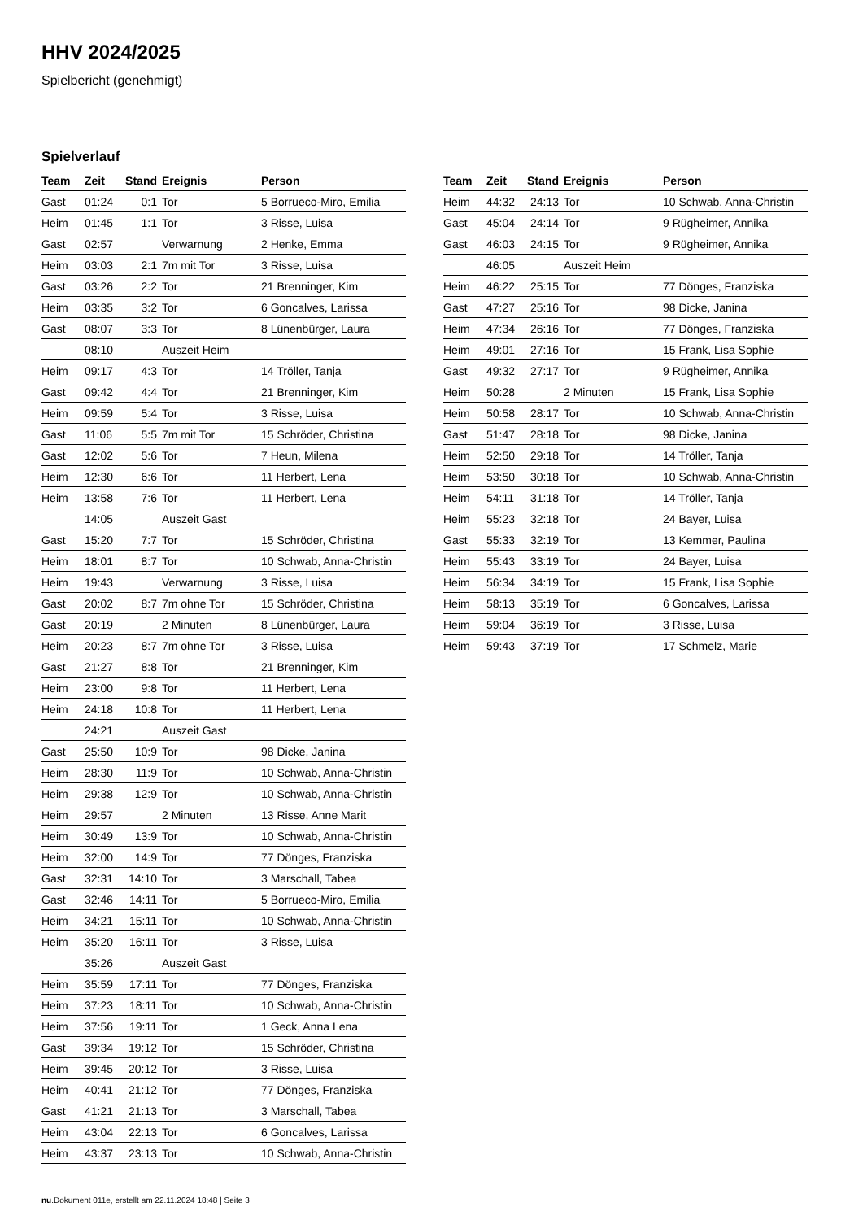HHV 2024/2025
Spielbericht (genehmigt)
Spielverlauf
| Team | Zeit | Stand | Ereignis | Person |
| --- | --- | --- | --- | --- |
| Gast | 01:24 | 0:1 | Tor | 5 Borrueco-Miro, Emilia |
| Heim | 01:45 | 1:1 | Tor | 3 Risse, Luisa |
| Gast | 02:57 | | Verwarnung | 2 Henke, Emma |
| Heim | 03:03 | 2:1 | 7m mit Tor | 3 Risse, Luisa |
| Gast | 03:26 | 2:2 | Tor | 21 Brenninger, Kim |
| Heim | 03:35 | 3:2 | Tor | 6 Goncalves, Larissa |
| Gast | 08:07 | 3:3 | Tor | 8 Lünenbürger, Laura |
| | 08:10 | | Auszeit Heim | |
| Heim | 09:17 | 4:3 | Tor | 14 Tröller, Tanja |
| Gast | 09:42 | 4:4 | Tor | 21 Brenninger, Kim |
| Heim | 09:59 | 5:4 | Tor | 3 Risse, Luisa |
| Gast | 11:06 | 5:5 | 7m mit Tor | 15 Schröder, Christina |
| Gast | 12:02 | 5:6 | Tor | 7 Heun, Milena |
| Heim | 12:30 | 6:6 | Tor | 11 Herbert, Lena |
| Heim | 13:58 | 7:6 | Tor | 11 Herbert, Lena |
| | 14:05 | | Auszeit Gast | |
| Gast | 15:20 | 7:7 | Tor | 15 Schröder, Christina |
| Heim | 18:01 | 8:7 | Tor | 10 Schwab, Anna-Christin |
| Heim | 19:43 | | Verwarnung | 3 Risse, Luisa |
| Gast | 20:02 | 8:7 | 7m ohne Tor | 15 Schröder, Christina |
| Gast | 20:19 | | 2 Minuten | 8 Lünenbürger, Laura |
| Heim | 20:23 | 8:7 | 7m ohne Tor | 3 Risse, Luisa |
| Gast | 21:27 | 8:8 | Tor | 21 Brenninger, Kim |
| Heim | 23:00 | 9:8 | Tor | 11 Herbert, Lena |
| Heim | 24:18 | 10:8 | Tor | 11 Herbert, Lena |
| | 24:21 | | Auszeit Gast | |
| Gast | 25:50 | 10:9 | Tor | 98 Dicke, Janina |
| Heim | 28:30 | 11:9 | Tor | 10 Schwab, Anna-Christin |
| Heim | 29:38 | 12:9 | Tor | 10 Schwab, Anna-Christin |
| Heim | 29:57 | | 2 Minuten | 13 Risse, Anne Marit |
| Heim | 30:49 | 13:9 | Tor | 10 Schwab, Anna-Christin |
| Heim | 32:00 | 14:9 | Tor | 77 Dönges, Franziska |
| Gast | 32:31 | 14:10 | Tor | 3 Marschall, Tabea |
| Gast | 32:46 | 14:11 | Tor | 5 Borrueco-Miro, Emilia |
| Heim | 34:21 | 15:11 | Tor | 10 Schwab, Anna-Christin |
| Heim | 35:20 | 16:11 | Tor | 3 Risse, Luisa |
| | 35:26 | | Auszeit Gast | |
| Heim | 35:59 | 17:11 | Tor | 77 Dönges, Franziska |
| Heim | 37:23 | 18:11 | Tor | 10 Schwab, Anna-Christin |
| Heim | 37:56 | 19:11 | Tor | 1 Geck, Anna Lena |
| Gast | 39:34 | 19:12 | Tor | 15 Schröder, Christina |
| Heim | 39:45 | 20:12 | Tor | 3 Risse, Luisa |
| Heim | 40:41 | 21:12 | Tor | 77 Dönges, Franziska |
| Gast | 41:21 | 21:13 | Tor | 3 Marschall, Tabea |
| Heim | 43:04 | 22:13 | Tor | 6 Goncalves, Larissa |
| Heim | 43:37 | 23:13 | Tor | 10 Schwab, Anna-Christin |
| Team | Zeit | Stand | Ereignis | Person |
| --- | --- | --- | --- | --- |
| Heim | 44:32 | 24:13 | Tor | 10 Schwab, Anna-Christin |
| Gast | 45:04 | 24:14 | Tor | 9 Rügheimer, Annika |
| Gast | 46:03 | 24:15 | Tor | 9 Rügheimer, Annika |
| | 46:05 | | Auszeit Heim | |
| Heim | 46:22 | 25:15 | Tor | 77 Dönges, Franziska |
| Gast | 47:27 | 25:16 | Tor | 98 Dicke, Janina |
| Heim | 47:34 | 26:16 | Tor | 77 Dönges, Franziska |
| Heim | 49:01 | 27:16 | Tor | 15 Frank, Lisa Sophie |
| Gast | 49:32 | 27:17 | Tor | 9 Rügheimer, Annika |
| Heim | 50:28 | | 2 Minuten | 15 Frank, Lisa Sophie |
| Heim | 50:58 | 28:17 | Tor | 10 Schwab, Anna-Christin |
| Gast | 51:47 | 28:18 | Tor | 98 Dicke, Janina |
| Heim | 52:50 | 29:18 | Tor | 14 Tröller, Tanja |
| Heim | 53:50 | 30:18 | Tor | 10 Schwab, Anna-Christin |
| Heim | 54:11 | 31:18 | Tor | 14 Tröller, Tanja |
| Heim | 55:23 | 32:18 | Tor | 24 Bayer, Luisa |
| Gast | 55:33 | 32:19 | Tor | 13 Kemmer, Paulina |
| Heim | 55:43 | 33:19 | Tor | 24 Bayer, Luisa |
| Heim | 56:34 | 34:19 | Tor | 15 Frank, Lisa Sophie |
| Heim | 58:13 | 35:19 | Tor | 6 Goncalves, Larissa |
| Heim | 59:04 | 36:19 | Tor | 3 Risse, Luisa |
| Heim | 59:43 | 37:19 | Tor | 17 Schmelz, Marie |
nu.Dokument 011e, erstellt am 22.11.2024 18:48 | Seite 3